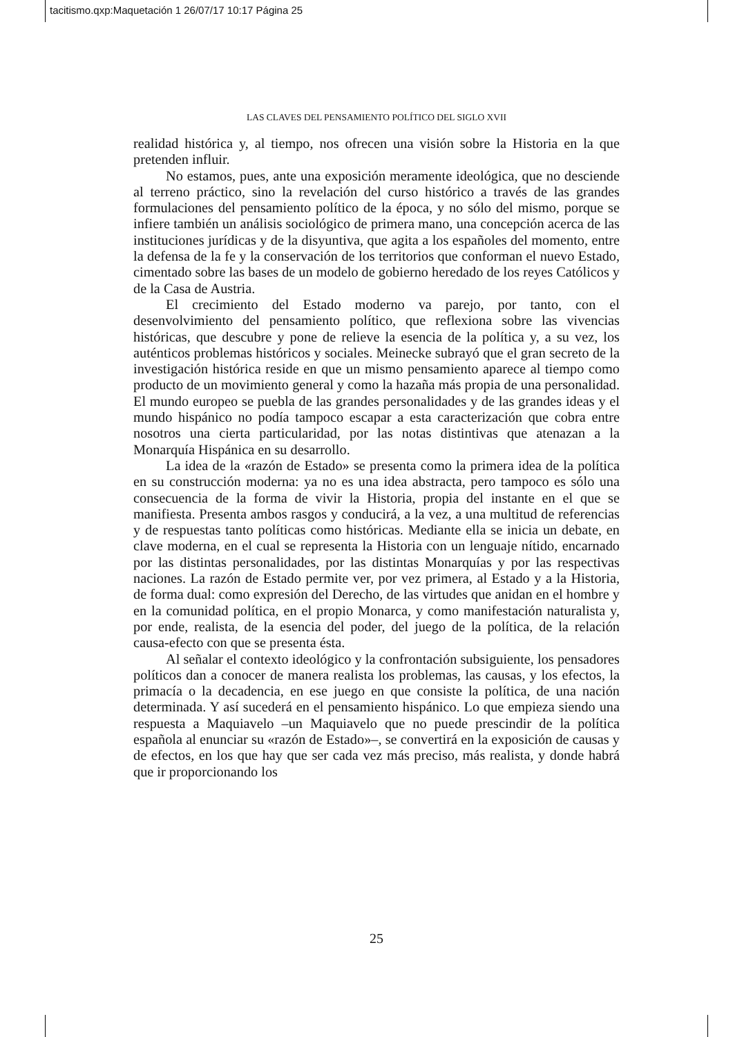tacitismo.qxp:Maquetación 1 26/07/17 10:17 Página 25
LAS CLAVES DEL PENSAMIENTO POLÍTICO DEL SIGLO XVII
realidad histórica y, al tiempo, nos ofrecen una visión sobre la Historia en la que pretenden influir.
No estamos, pues, ante una exposición meramente ideológica, que no desciende al terreno práctico, sino la revelación del curso histórico a través de las grandes formulaciones del pensamiento político de la época, y no sólo del mismo, porque se infiere también un análisis sociológico de primera mano, una concepción acerca de las instituciones jurídicas y de la disyuntiva, que agita a los españoles del momento, entre la defensa de la fe y la conservación de los territorios que conforman el nuevo Estado, cimentado sobre las bases de un modelo de gobierno heredado de los reyes Católicos y de la Casa de Austria.
El crecimiento del Estado moderno va parejo, por tanto, con el desenvolvimiento del pensamiento político, que reflexiona sobre las vivencias históricas, que descubre y pone de relieve la esencia de la política y, a su vez, los auténticos problemas históricos y sociales. Meinecke subrayó que el gran secreto de la investigación histórica reside en que un mismo pensamiento aparece al tiempo como producto de un movimiento general y como la hazaña más propia de una personalidad. El mundo europeo se puebla de las grandes personalidades y de las grandes ideas y el mundo hispánico no podía tampoco escapar a esta caracterización que cobra entre nosotros una cierta particularidad, por las notas distintivas que atenazan a la Monarquía Hispánica en su desarrollo.
La idea de la «razón de Estado» se presenta como la primera idea de la política en su construcción moderna: ya no es una idea abstracta, pero tampoco es sólo una consecuencia de la forma de vivir la Historia, propia del instante en el que se manifiesta. Presenta ambos rasgos y conducirá, a la vez, a una multitud de referencias y de respuestas tanto políticas como históricas. Mediante ella se inicia un debate, en clave moderna, en el cual se representa la Historia con un lenguaje nítido, encarnado por las distintas personalidades, por las distintas Monarquías y por las respectivas naciones. La razón de Estado permite ver, por vez primera, al Estado y a la Historia, de forma dual: como expresión del Derecho, de las virtudes que anidan en el hombre y en la comunidad política, en el propio Monarca, y como manifestación naturalista y, por ende, realista, de la esencia del poder, del juego de la política, de la relación causa-efecto con que se presenta ésta.
Al señalar el contexto ideológico y la confrontación subsiguiente, los pensadores políticos dan a conocer de manera realista los problemas, las causas, y los efectos, la primacía o la decadencia, en ese juego en que consiste la política, de una nación determinada. Y así sucederá en el pensamiento hispánico. Lo que empieza siendo una respuesta a Maquiavelo –un Maquiavelo que no puede prescindir de la política española al enunciar su «razón de Estado»–, se convertirá en la exposición de causas y de efectos, en los que hay que ser cada vez más preciso, más realista, y donde habrá que ir proporcionando los
25